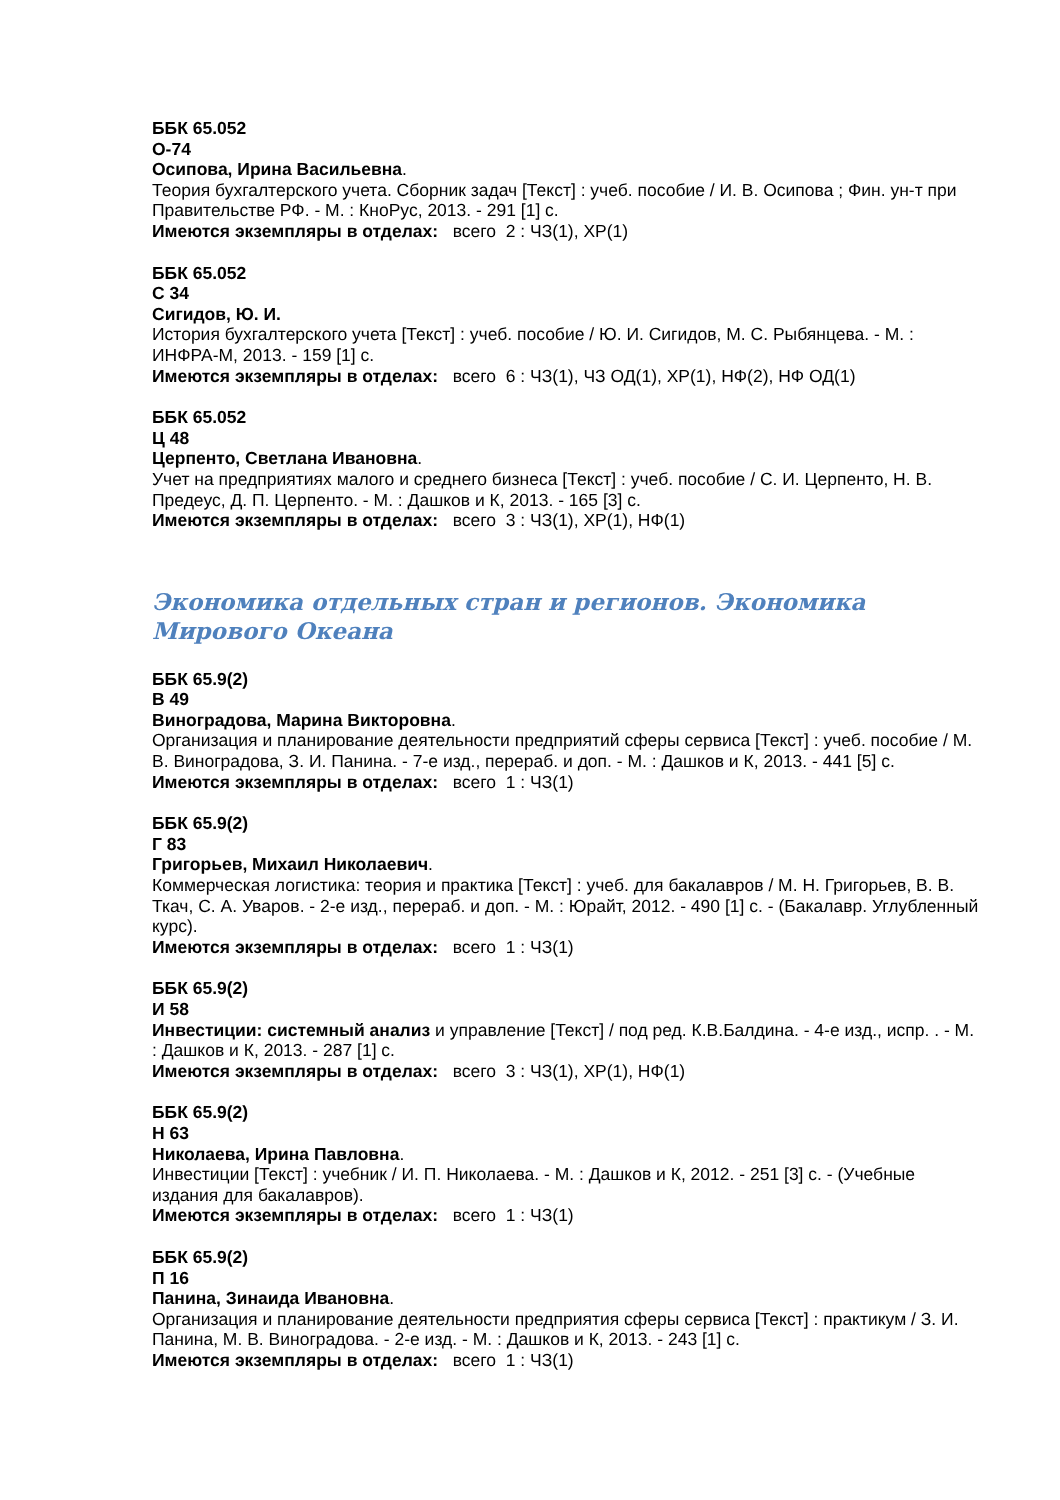ББК 65.052
О-74
Осипова, Ирина Васильевна.
Теория бухгалтерского учета. Сборник задач [Текст] : учеб. пособие / И. В. Осипова ; Фин. ун-т при Правительстве РФ. - М. : КноРус, 2013. - 291 [1] с.
Имеются экземпляры в отделах: всего 2 : ЧЗ(1), ХР(1)
ББК 65.052
С 34
Сигидов, Ю. И.
История бухгалтерского учета [Текст] : учеб. пособие / Ю. И. Сигидов, М. С. Рыбянцева. - М. : ИНФРА-М, 2013. - 159 [1] с.
Имеются экземпляры в отделах: всего 6 : ЧЗ(1), ЧЗ ОД(1), ХР(1), НФ(2), НФ ОД(1)
ББК 65.052
Ц 48
Церпенто, Светлана Ивановна.
Учет на предприятиях малого и среднего бизнеса [Текст] : учеб. пособие / С. И. Церпенто, Н. В. Предеус, Д. П. Церпенто. - М. : Дашков и К, 2013. - 165 [3] с.
Имеются экземпляры в отделах: всего 3 : ЧЗ(1), ХР(1), НФ(1)
Экономика отдельных стран и регионов. Экономика Мирового Океана
ББК 65.9(2)
В 49
Виноградова, Марина Викторовна.
Организация и планирование деятельности предприятий сферы сервиса [Текст] : учеб. пособие / М. В. Виноградова, З. И. Панина. - 7-е изд., перераб. и доп. - М. : Дашков и К, 2013. - 441 [5] с.
Имеются экземпляры в отделах: всего 1 : ЧЗ(1)
ББК 65.9(2)
Г 83
Григорьев, Михаил Николаевич.
Коммерческая логистика: теория и практика [Текст] : учеб. для бакалавров / М. Н. Григорьев, В. В. Ткач, С. А. Уваров. - 2-е изд., перераб. и доп. - М. : Юрайт, 2012. - 490 [1] с. - (Бакалавр. Углубленный курс).
Имеются экземпляры в отделах: всего 1 : ЧЗ(1)
ББК 65.9(2)
И 58
Инвестиции: системный анализ и управление [Текст] / под ред. К.В.Балдина. - 4-е изд., испр. . - М. : Дашков и К, 2013. - 287 [1] с.
Имеются экземпляры в отделах: всего 3 : ЧЗ(1), ХР(1), НФ(1)
ББК 65.9(2)
Н 63
Николаева, Ирина Павловна.
Инвестиции [Текст] : учебник / И. П. Николаева. - М. : Дашков и К, 2012. - 251 [3] с. - (Учебные издания для бакалавров).
Имеются экземпляры в отделах: всего 1 : ЧЗ(1)
ББК 65.9(2)
П 16
Панина, Зинаида Ивановна.
Организация и планирование деятельности предприятия сферы сервиса [Текст] : практикум / З. И. Панина, М. В. Виноградова. - 2-е изд. - М. : Дашков и К, 2013. - 243 [1] с.
Имеются экземпляры в отделах: всего 1 : ЧЗ(1)